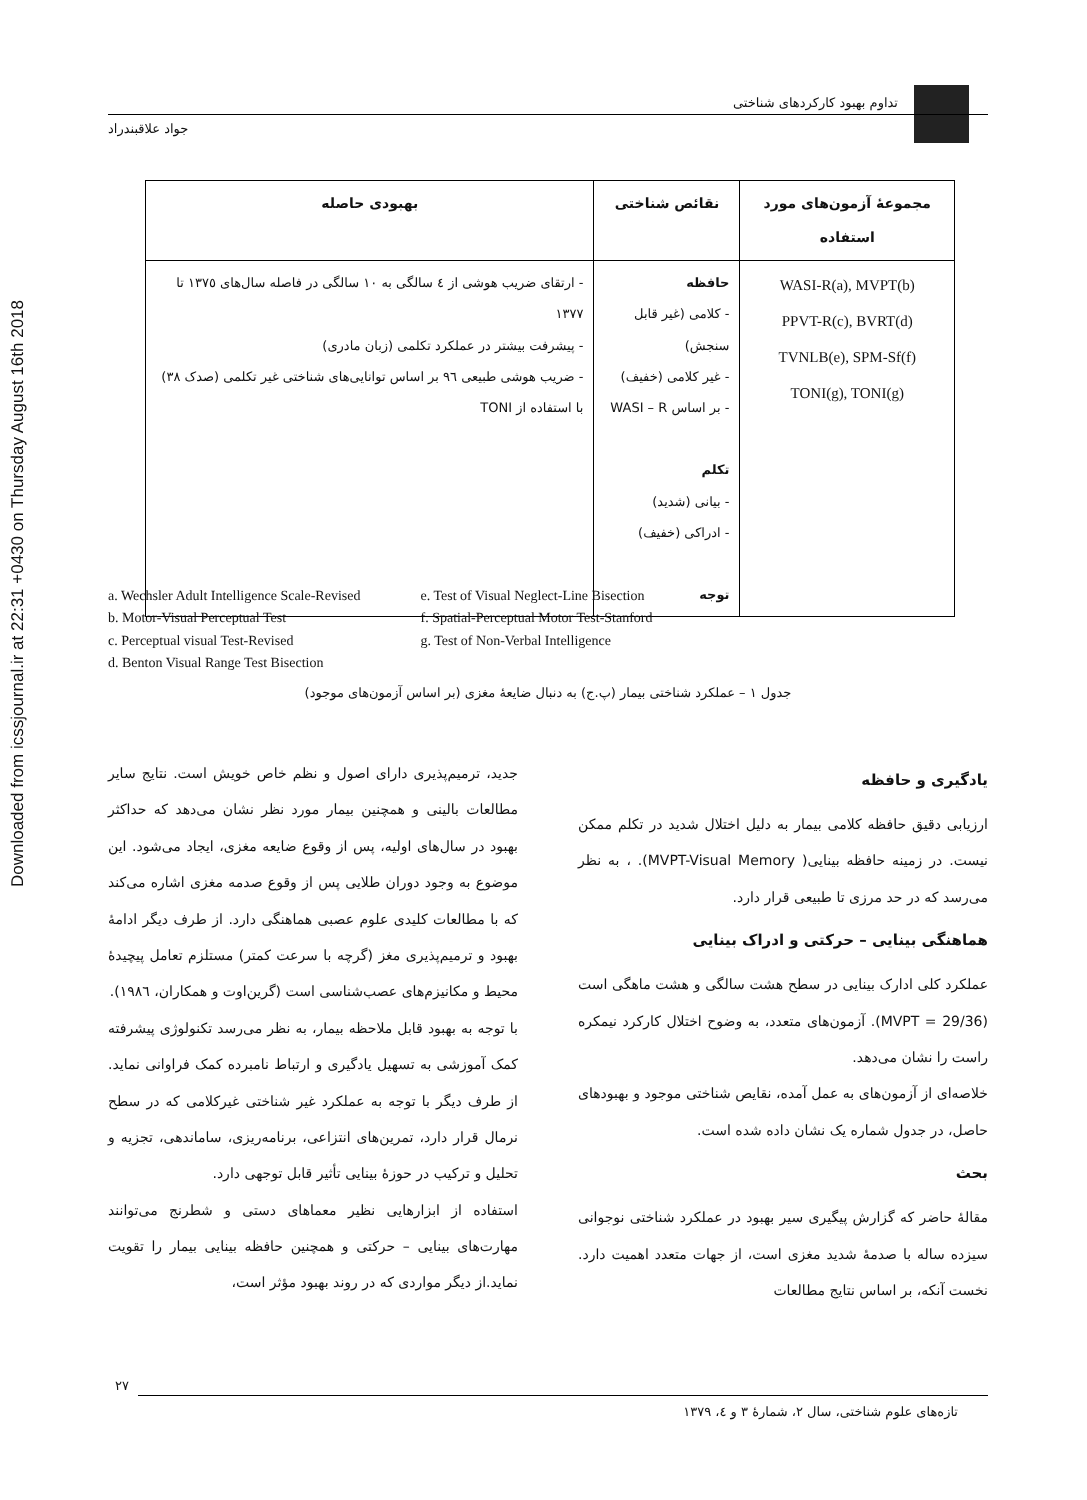Downloaded from icssjournal.ir at 22:31 +0430 on Thursday August 16th 2018
تداوم بهبود کارکردهای شناختی
جواد علاقبندراد
| مجموعهٔ آزمون‌های مورد استفاده | نقائص شناختی | بهبودی حاصله |
| --- | --- | --- |
| WASI-R(a), MVPT(b) PPVT-R(c), BVRT(d) TVNLB(e), SPM-Sf(f) TONI(g), TONI(g) | حافظه - کلامی (غیر قابل سنجش) - غیر کلامی (خفیف) - بر اساس WASI – R تکلم - بیانی (شدید) - ادراکی (خفیف) توجه | - ارتقای ضریب هوشی از ٤ سالگی به ١٠ سالگی در فاصله سال‌های ١٣٧٥ تا ١٣٧٧ - پیشرفت بیشتر در عملکرد تکلمی (زبان مادری) - ضریب هوشی طبیعی ٩٦ بر اساس توانایی‌های شناختی غیر تکلمی (صدک ٣٨) با استفاده از TONI |
a. Wechsler Adult Intelligence Scale-Revised
b. Motor-Visual Perceptual Test
c. Perceptual visual Test-Revised
d. Benton Visual Range Test Bisection
e. Test of Visual Neglect-Line Bisection
f. Spatial-Perceptual Motor Test-Stanford
g. Test of Non-Verbal Intelligence
جدول ١ – عملکرد شناختی بیمار (پ.ج) به دنبال ضایعهٔ مغزی (بر اساس آزمون‌های موجود)
یادگیری و حافظه
ارزیابی دقیق حافظه کلامی بیمار به دلیل اختلال شدید در تکلم ممکن نیست. در زمینه حافظه بینایی( MVPT-Visual Memory). ، به نظر می‌رسد که در حد مرزی تا طبیعی قرار دارد.
هماهنگی بینایی – حرکتی و ادراک بینایی
عملکرد کلی ادارک بینایی در سطح هشت سالگی و هشت ماهگی است (MVPT = 29/36). آزمون‌های متعدد، به وضوح اختلال کارکرد نیمکره راست را نشان می‌دهد.
خلاصه‌ای از آزمون‌های به عمل آمده، نقایص شناختی موجود و بهبودهای حاصل، در جدول شماره یک نشان داده شده است.
بحث
مقالهٔ حاضر که گزارش پیگیری سیر بهبود در عملکرد شناختی نوجوانی سیزده ساله با صدمهٔ شدید مغزی است، از جهات متعدد اهمیت دارد. نخست آنکه، بر اساس نتایج مطالعات
جدید، ترمیم‌پذیری دارای اصول و نظم خاص خویش است. نتایج سایر مطالعات بالینی و همچنین بیمار مورد نظر نشان می‌دهد که حداکثر بهبود در سال‌های اولیه، پس از وقوع ضایعه مغزی، ایجاد می‌شود. این موضوع به وجود دوران طلایی پس از وقوع صدمه مغزی اشاره می‌کند که با مطالعات کلیدی علوم عصبی هماهنگی دارد. از طرف دیگر ادامهٔ بهبود و ترمیم‌پذیری مغز (گرچه با سرعت کمتر) مستلزم تعامل پیچیدهٔ محیط و مکانیزم‌های عصب‌شناسی است (گرین‌اوت و همکاران، ١٩٨٦).
با توجه به بهبود قابل ملاحظه بیمار، به نظر می‌رسد تکنولوژی پیشرفته کمک آموزشی به تسهیل یادگیری و ارتباط نامبرده کمک فراوانی نماید. از طرف دیگر با توجه به عملکرد غیر شناختی غیرکلامی که در سطح نرمال قرار دارد، تمرین‌های انتزاعی، برنامه‌ریزی، ساماندهی، تجزیه و تحلیل و ترکیب در حوزهٔ بینایی تأثیر قابل توجهی دارد.
استفاده از ابزارهایی نظیر معماهای دستی و شطرنج می‌توانند مهارت‌های بینایی – حرکتی و همچنین حافظه بینایی بیمار را تقویت نماید.از دیگر مواردی که در روند بهبود مؤثر است،
٢٧
تازه‌های علوم شناختی، سال ٢، شمارهٔ ٣ و ٤، ١٣٧٩